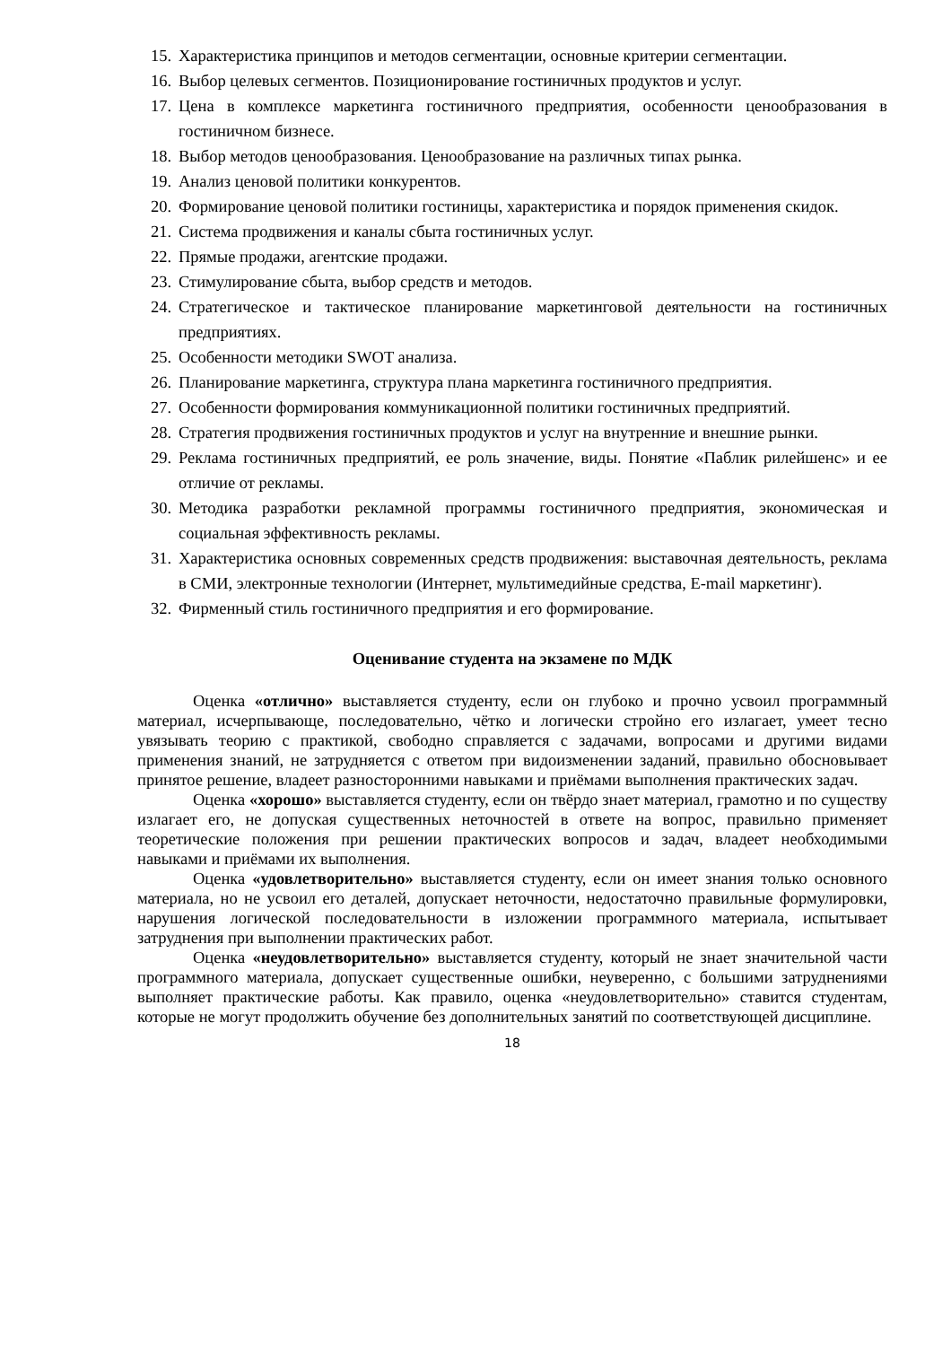15. Характеристика принципов и методов сегментации, основные критерии сегментации.
16. Выбор целевых сегментов. Позиционирование гостиничных продуктов и услуг.
17. Цена в комплексе маркетинга гостиничного предприятия, особенности ценообразования в гостиничном бизнесе.
18. Выбор методов ценообразования. Ценообразование на различных типах рынка.
19. Анализ ценовой политики конкурентов.
20. Формирование ценовой политики гостиницы, характеристика и порядок применения скидок.
21. Система продвижения и каналы сбыта гостиничных услуг.
22. Прямые продажи, агентские продажи.
23. Стимулирование сбыта, выбор средств и методов.
24. Стратегическое и тактическое планирование маркетинговой деятельности на гостиничных предприятиях.
25. Особенности методики SWOT анализа.
26. Планирование маркетинга, структура плана маркетинга гостиничного предприятия.
27. Особенности формирования коммуникационной политики гостиничных предприятий.
28. Стратегия продвижения гостиничных продуктов и услуг на внутренние и внешние рынки.
29. Реклама гостиничных предприятий, ее роль значение, виды. Понятие «Паблик рилейшенс» и ее отличие от рекламы.
30. Методика разработки рекламной программы гостиничного предприятия, экономическая и социальная эффективность рекламы.
31. Характеристика основных современных средств продвижения: выставочная деятельность, реклама в СМИ, электронные технологии (Интернет, мультимедийные средства, E-mail маркетинг).
32. Фирменный стиль гостиничного предприятия и его формирование.
Оценивание студента на экзамене по МДК
Оценка «отлично» выставляется студенту, если он глубоко и прочно усвоил программный материал, исчерпывающе, последовательно, чётко и логически стройно его излагает, умеет тесно увязывать теорию с практикой, свободно справляется с задачами, вопросами и другими видами применения знаний, не затрудняется с ответом при видоизменении заданий, правильно обосновывает принятое решение, владеет разносторонними навыками и приёмами выполнения практических задач.
Оценка «хорошо» выставляется студенту, если он твёрдо знает материал, грамотно и по существу излагает его, не допуская существенных неточностей в ответе на вопрос, правильно применяет теоретические положения при решении практических вопросов и задач, владеет необходимыми навыками и приёмами их выполнения.
Оценка «удовлетворительно» выставляется студенту, если он имеет знания только основного материала, но не усвоил его деталей, допускает неточности, недостаточно правильные формулировки, нарушения логической последовательности в изложении программного материала, испытывает затруднения при выполнении практических работ.
Оценка «неудовлетворительно» выставляется студенту, который не знает значительной части программного материала, допускает существенные ошибки, неуверенно, с большими затруднениями выполняет практические работы. Как правило, оценка «неудовлетворительно» ставится студентам, которые не могут продолжить обучение без дополнительных занятий по соответствующей дисциплине.
18